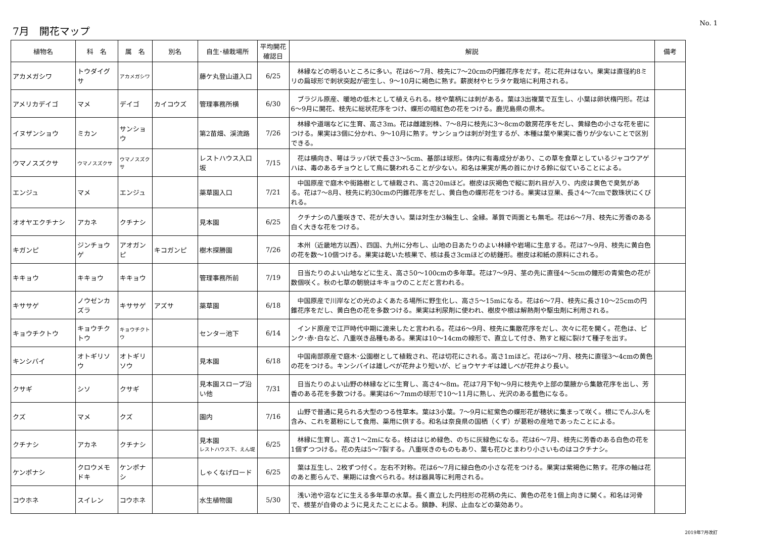7月　開花マップ
No. 1
| 植物名 | 科 名 | 属 名 | 別名 | 自生･植栽場所 | 平均開花 確認日 | 解説 | 備考 |
| --- | --- | --- | --- | --- | --- | --- | --- |
| アカメガシワ | トウダイグサ | アカメガシワ | | 藤ケ丸登山道入口 | 6/25 | 林縁などの明るいところに多い。花は6～7月、枝先に7～20cmの円錐花序をだす。花に花弁はない。果実は直径約8ミリの扁球形で刺状突起が密生し、9～10月に褐色に熟す。薪炭材やヒラタケ栽培に利用される。 | |
| アメリカデイゴ | マメ | デイゴ | カイコウズ | 管理事務所横 | 6/30 | ブラジル原産、暖地の低木として植えられる。枝や葉柄には刺がある。葉は3出複葉で互生し、小葉は卵状楕円形。花は6～9月に開花、枝先に総状花序をつけ、蝶形の暗紅色の花をつける。鹿児島県の県木。 | |
| イヌザンショウ | ミカン | サンショウ | | 第2苗畑、渓流路 | 7/26 | 林縁や道端などに生育、高さ3m。花は雌雄別株、7～8月に枝先に3～8cmの散房花序をだし、黄緑色の小さな花を密につける。果実は3個に分かれ、9～10月に熟す。サンショウは刺が対生するが、本種は葉や果実に香りが少ないことで区別できる。 | |
| ウマノスズクサ | ウマノスズクサ | ウマノスズクサ | | レストハウス入口坂 | 7/15 | 花は横向き、萼はラッパ状で長さ3～5cm、基部は球形。体内に有毒成分があり、この草を食草としているジャコウアゲハは、毒のあるチョウとして鳥に襲われることが少ない。和名は果実が馬の首にかける鈴に似ていることによる。 | |
| エンジュ | マメ | エンジュ | | 薬草園入口 | 7/21 | 中国原産で庭木や街路樹として植栽され、高さ20mほど。樹皮は灰褐色で縦に割れ目が入り、内皮は黄色で臭気がある。花は7～8月、枝先に約30cmの円錐花序をだし、黄白色の蝶形花をつける。果実は豆果、長さ4～7cmで数珠状にくびれる。 | |
| オオヤエクチナシ | アカネ | クチナシ | | 見本園 | 6/25 | クチナシの八重咲きで、花が大きい。葉は対生か3輪生し、全縁。革質で両面とも無毛。花は6～7月、枝先に芳香のある白く大きな花をつける。 | |
| キガンピ | ジンチョウゲ | アオガンピ | キコガンピ | 樹木探勝園 | 7/26 | 本州（近畿地方以西）、四国、九州に分布し、山地の日あたりのよい林縁や岩場に生息する。花は7～9月、枝先に黄白色の花を数～10個つける。果実は乾いた核果で、核は長さ3cmほどの紡錘形。樹皮は和紙の原料にされる。 | |
| キキョウ | キキョウ | キキョウ | | 管理事務所前 | 7/19 | 日当たりのよい山地などに生え、高さ50～100cmの多年草。花は7～9月、茎の先に直径4～5cmの鐘形の青紫色の花が数個咲く。秋の七草の朝貌はキキョウのことだと言われる。 | |
| キササゲ | ノウゼンカズラ | キササゲ | アズサ | 薬草園 | 6/18 | 中国原産で川岸などの光のよくあたる場所に野生化し、高さ5～15mになる。花は6～7月、枝先に長さ10～25cmの円錐花序をだし、黄白色の花を多数つける。果実は利尿剤に使われ、樹皮や根は解熱剤や駆虫剤に利用される。 | |
| キョウチクトウ | キョウチクトウ | キョウチクトウ | | センター池下 | 6/14 | インド原産で江戸時代中期に渡来したと言われる。花は6～9月、枝先に集散花序をだし、次々に花を開く。花色は、ピンク･赤･白など、八重咲き品種もある。果実は10～14cmの線形で、直立して付き、熟すと縦に裂けて種子を出す。 | |
| キンシバイ | オトギリソウ | オトギリソウ | | 見本園 | 6/18 | 中国南部原産で庭木･公園樹として植栽され、花は切花にされる。高さ1mほど。花は6～7月、枝先に直径3～4cmの黄色の花をつける。キンシバイは雄しべが花弁より短いが、ビョウヤナギは雄しべが花弁より長い。 | |
| クサギ | シソ | クサギ | | 見本園スロープ沿い他 | 7/31 | 日当たりのよい山野の林縁などに生育し、高さ4～8m。花は7月下旬～9月に枝先や上部の葉腋から集散花序を出し、芳香のある花を多数つける。果実は6～7mmの球形で10～11月に熟し、光沢のある藍色になる。 | |
| クズ | マメ | クズ | | 園内 | 7/16 | 山野で普通に見られる大型のつる性草本。葉は3小葉。7～9月に紅紫色の蝶形花が穂状に集まって咲く。根にでんぷんを含み、これを葛粉にして食用、薬用に供する。和名は奈良県の国栖（くず）が葛粉の産地であったことによる。 | |
| クチナシ | アカネ | クチナシ | | 見本園 レストハウス下、えん堤 | 6/25 | 林縁に生育し、高さ1～2mになる。枝ははじめ緑色、のちに灰緑色になる。花は6～7月、枝先に芳香のある白色の花を1個ずつつける。花の先は5～7裂する。八重咲きのものもあり、葉も花ひとまわり小さいものはコクチナシ。 | |
| ケンポナシ | クロウメモドキ | ケンポナシ | | しゃくなげロード | 6/25 | 葉は互生し、2枚ずつ付く。左右不対称。花は6～7月に緑白色の小さな花をつける。果実は紫褐色に熟す。花序の軸は花のあと膨らんで、果期には食べられる。材は器具等に利用される。 | |
| コウホネ | スイレン | コウホネ | | 水生植物園 | 5/30 | 浅い池や沼などに生える多年草の水草。長く直立した円柱形の花柄の先に、黄色の花を1個上向きに開く。和名は河骨で、根茎が白骨のように見えたことによる。鎮静、利尿、止血などの薬効あり。 | |
2019年7月改訂